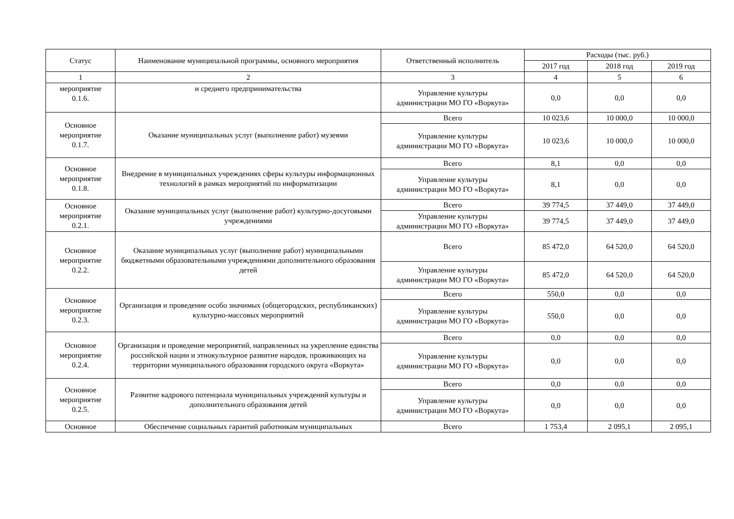| Статус | Наименование муниципальной программы, основного мероприятия | Ответственный исполнитель | Расходы (тыс. руб.) | | |
| --- | --- | --- | --- | --- | --- |
| | | | 2017 год | 2018 год | 2019 год |
| 1 | 2 | 3 | 4 | 5 | 6 |
| мероприятие 0.1.6. | и среднего предпринимательства | Управление культуры администрации МО ГО «Воркута» | 0,0 | 0,0 | 0,0 |
| Основное мероприятие 0.1.7. | Оказание муниципальных услуг (выполнение работ) музеями | Всего | 10 023,6 | 10 000,0 | 10 000,0 |
| | | Управление культуры администрации МО ГО «Воркута» | 10 023,6 | 10 000,0 | 10 000,0 |
| Основное мероприятие 0.1.8. | Внедрение в муниципальных учреждениях сферы культуры информационных технологий в рамках мероприятий по информатизации | Всего | 8,1 | 0,0 | 0,0 |
| | | Управление культуры администрации МО ГО «Воркута» | 8,1 | 0,0 | 0,0 |
| Основное мероприятие 0.2.1. | Оказание муниципальных услуг (выполнение работ) культурно-досуговыми учреждениями | Всего | 39 774,5 | 37 449,0 | 37 449,0 |
| | | Управление культуры администрации МО ГО «Воркута» | 39 774,5 | 37 449,0 | 37 449,0 |
| Основное мероприятие 0.2.2. | Оказание муниципальных услуг (выполнение работ) муниципальными бюджетными образовательными учреждениями дополнительного образования детей | Всего | 85 472,0 | 64 520,0 | 64 520,0 |
| | | Управление культуры администрации МО ГО «Воркута» | 85 472,0 | 64 520,0 | 64 520,0 |
| Основное мероприятие 0.2.3. | Организация и проведение особо значимых (общегородских, республиканских) культурно-массовых мероприятий | Всего | 550,0 | 0,0 | 0,0 |
| | | Управление культуры администрации МО ГО «Воркута» | 550,0 | 0,0 | 0,0 |
| Основное мероприятие 0.2.4. | Организация и проведение мероприятий, направленных на укрепление единства российской нации и этнокультурное развитие народов, проживающих на территории муниципального образования городского округа «Воркута» | Всего | 0,0 | 0,0 | 0,0 |
| | | Управление культуры администрации МО ГО «Воркута» | 0,0 | 0,0 | 0,0 |
| Основное мероприятие 0.2.5. | Развитие кадрового потенциала муниципальных учреждений культуры и дополнительного образования детей | Всего | 0,0 | 0,0 | 0,0 |
| | | Управление культуры администрации МО ГО «Воркута» | 0,0 | 0,0 | 0,0 |
| Основное | Обеспечение социальных гарантий работникам муниципальных | Всего | 1 753,4 | 2 095,1 | 2 095,1 |